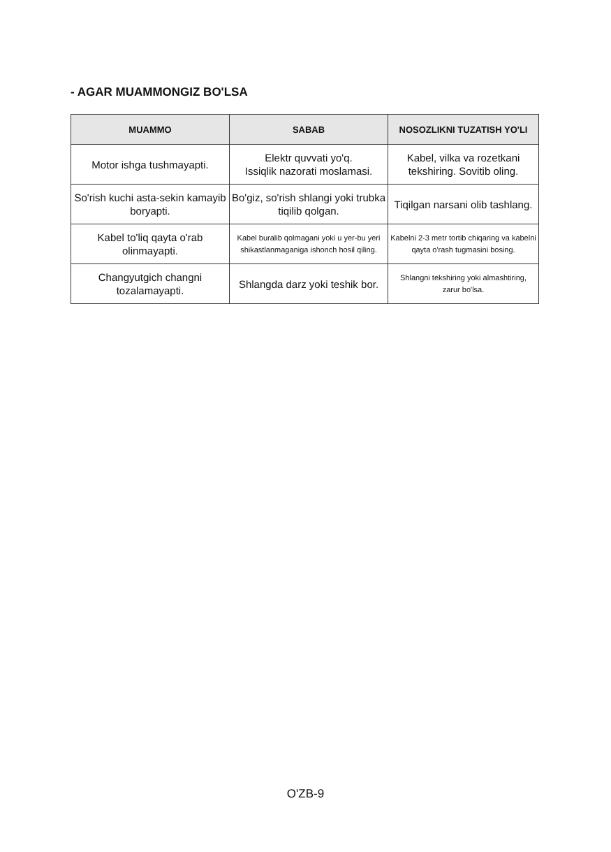- AGAR MUAMMONGIZ BO'LSA
| MUAMMO | SABAB | NOSOZLIKNI TUZATISH YO'LI |
| --- | --- | --- |
| Motor ishga tushmayapti. | Elektr quvvati yo'q. Issiqlik nazorati moslamasi. | Kabel, vilka va rozetkani tekshiring. Sovitib oling. |
| So'rish kuchi asta-sekin kamayib boryapti. | Bo'giz, so'rish shlangi yoki trubka tiqilib qolgan. | Tiqilgan narsani olib tashlang. |
| Kabel to'liq qayta o'rab olinmayapti. | Kabel buralib qolmagani yoki u yer-bu yeri shikastlanmaganiga ishonch hosil qiling. | Kabelni 2-3 metr tortib chiqaring va kabelni qayta o'rash tugmasini bosing. |
| Changyutgich changni tozalamayapti. | Shlangda darz yoki teshik bor. | Shlangni tekshiring yoki almashtiring, zarur bo'lsa. |
O'ZB-9